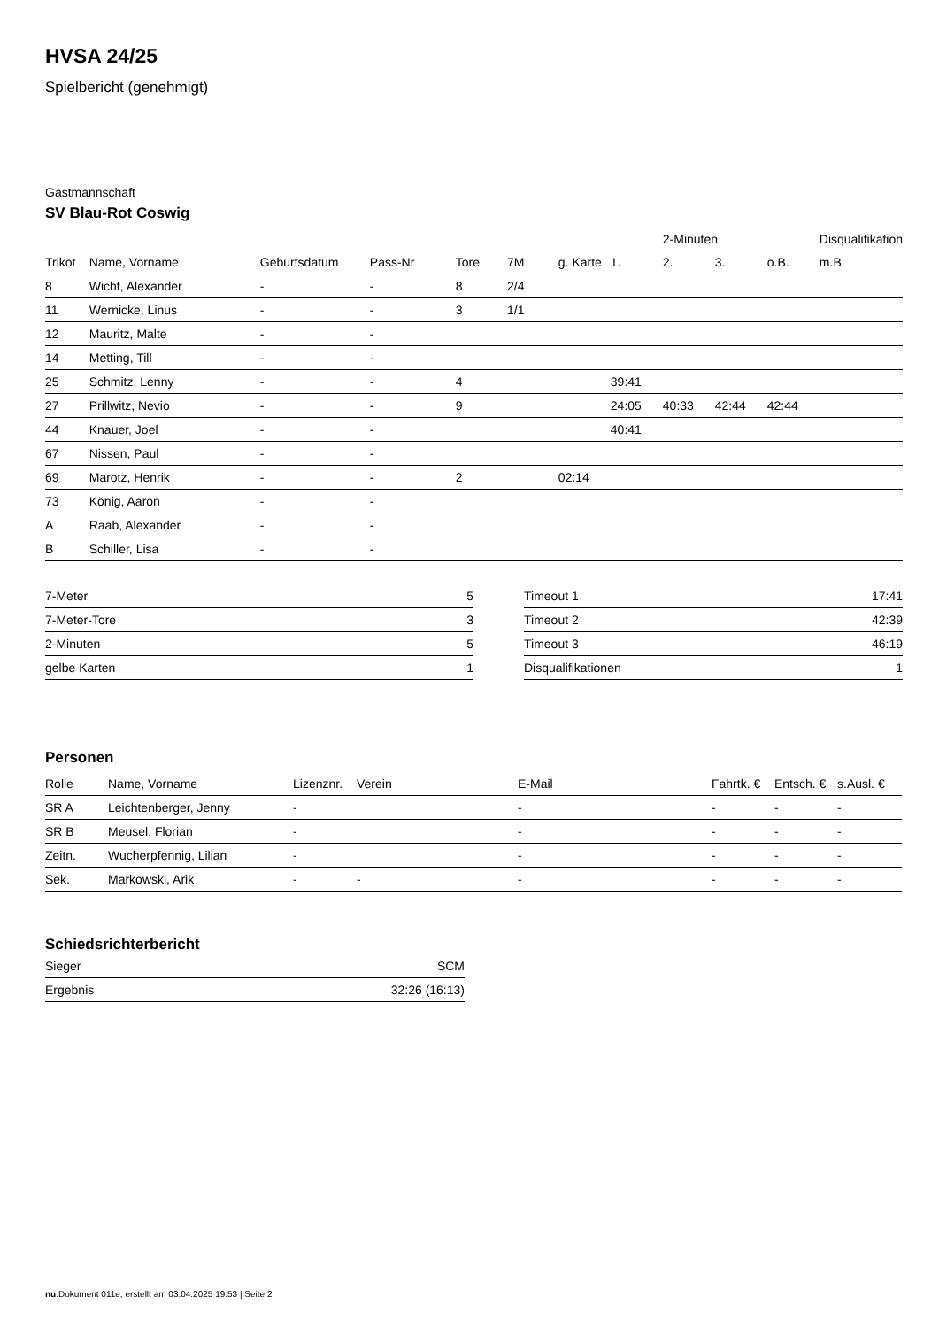HVSA 24/25
Spielbericht (genehmigt)
Gastmannschaft
SV Blau-Rot Coswig
| | | | | | | | | 2-Minuten | | | Disqualifikation |
| --- | --- | --- | --- | --- | --- | --- | --- | --- | --- | --- | --- |
| Trikot | Name, Vorname | Geburtsdatum | Pass-Nr | Tore | 7M | g. Karte | 1. | 2. | 3. | o.B. | m.B. |
| 8 | Wicht, Alexander | - | - | 8 | 2/4 | | | | | | |
| 11 | Wernicke, Linus | - | - | 3 | 1/1 | | | | | | |
| 12 | Mauritz, Malte | - | - | | | | | | | | |
| 14 | Metting, Till | - | - | | | | | | | | |
| 25 | Schmitz, Lenny | - | - | 4 | | | 39:41 | | | | |
| 27 | Prillwitz, Nevio | - | - | 9 | | | 24:05 | 40:33 | 42:44 | 42:44 | |
| 44 | Knauer, Joel | - | - | | | | 40:41 | | | | |
| 67 | Nissen, Paul | - | - | | | | | | | | |
| 69 | Marotz, Henrik | - | - | 2 | | 02:14 | | | | | |
| 73 | König, Aaron | - | - | | | | | | | | |
| A | Raab, Alexander | - | - | | | | | | | | |
| B | Schiller, Lisa | - | - | | | | | | | | |
| 7-Meter | 5 |
| 7-Meter-Tore | 3 |
| 2-Minuten | 5 |
| gelbe Karten | 1 |
| Timeout 1 | 17:41 |
| Timeout 2 | 42:39 |
| Timeout 3 | 46:19 |
| Disqualifikationen | 1 |
Personen
| Rolle | Name, Vorname | Lizenznr. | Verein | E-Mail | Fahrtk. € | Entsch. € | s.Ausl. € |
| --- | --- | --- | --- | --- | --- | --- | --- |
| SR A | Leichtenberger, Jenny | - | | - | - | - | - |
| SR B | Meusel, Florian | - | | - | - | - | - |
| Zeitn. | Wucherpfennig, Lilian | - | | - | - | - | - |
| Sek. | Markowski, Arik | - | - | - | - | - | - |
Schiedsrichterbericht
| Sieger | SCM |
| Ergebnis | 32:26 (16:13) |
nu.Dokument 011e, erstellt am 03.04.2025 19:53 | Seite 2